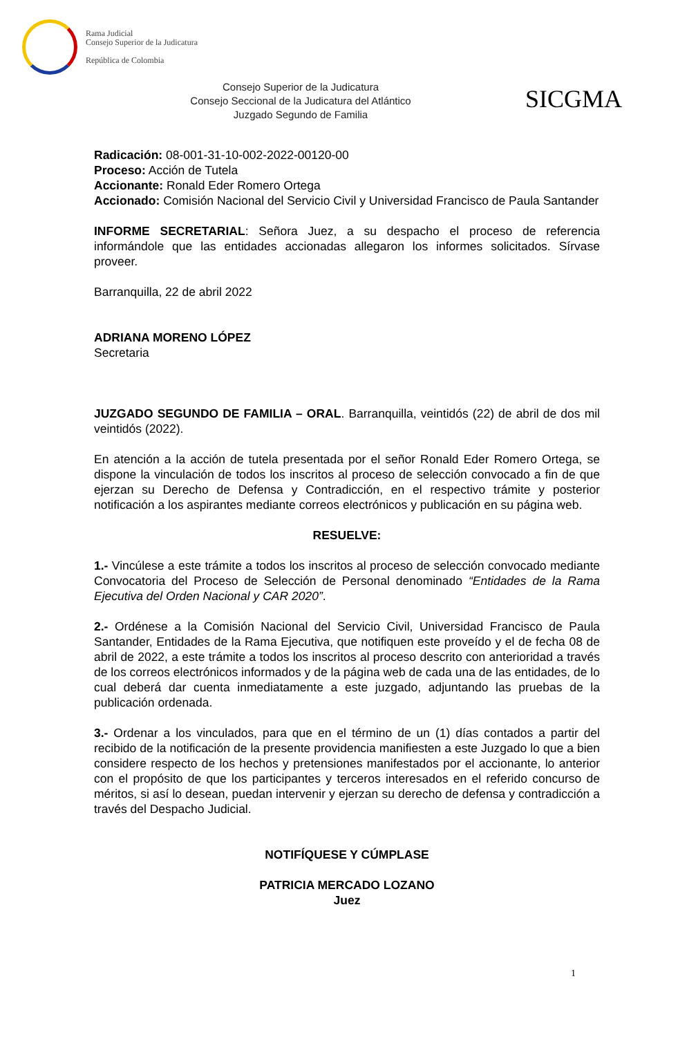Rama Judicial
Consejo Superior de la Judicatura
República de Colombia
Consejo Superior de la Judicatura
Consejo Seccional de la Judicatura del Atlántico
Juzgado Segundo de Familia
SICGMA
Radicación: 08-001-31-10-002-2022-00120-00
Proceso: Acción de Tutela
Accionante: Ronald Eder Romero Ortega
Accionado: Comisión Nacional del Servicio Civil y Universidad Francisco de Paula Santander
INFORME SECRETARIAL: Señora Juez, a su despacho el proceso de referencia informándole que las entidades accionadas allegaron los informes solicitados. Sírvase proveer.
Barranquilla, 22 de abril 2022
ADRIANA MORENO LÓPEZ
Secretaria
JUZGADO SEGUNDO DE FAMILIA – ORAL. Barranquilla, veintidós (22) de abril de dos mil veintidós (2022).
En atención a la acción de tutela presentada por el señor Ronald Eder Romero Ortega, se dispone la vinculación de todos los inscritos al proceso de selección convocado a fin de que ejerzan su Derecho de Defensa y Contradicción, en el respectivo trámite y posterior notificación a los aspirantes mediante correos electrónicos y publicación en su página web.
RESUELVE:
1.- Vincúlese a este trámite a todos los inscritos al proceso de selección convocado mediante Convocatoria del Proceso de Selección de Personal denominado “Entidades de la Rama Ejecutiva del Orden Nacional y CAR 2020”.
2.- Ordénese a la Comisión Nacional del Servicio Civil, Universidad Francisco de Paula Santander, Entidades de la Rama Ejecutiva, que notifiquen este proveído y el de fecha 08 de abril de 2022, a este trámite a todos los inscritos al proceso descrito con anterioridad a través de los correos electrónicos informados y de la página web de cada una de las entidades, de lo cual deberá dar cuenta inmediatamente a este juzgado, adjuntando las pruebas de la publicación ordenada.
3.- Ordenar a los vinculados, para que en el término de un (1) días contados a partir del recibido de la notificación de la presente providencia manifiesten a este Juzgado lo que a bien considere respecto de los hechos y pretensiones manifestados por el accionante, lo anterior con el propósito de que los participantes y terceros interesados en el referido concurso de méritos, si así lo desean, puedan intervenir y ejerzan su derecho de defensa y contradicción a través del Despacho Judicial.
NOTIFÍQUESE Y CÚMPLASE
PATRICIA MERCADO LOZANO
Juez
1